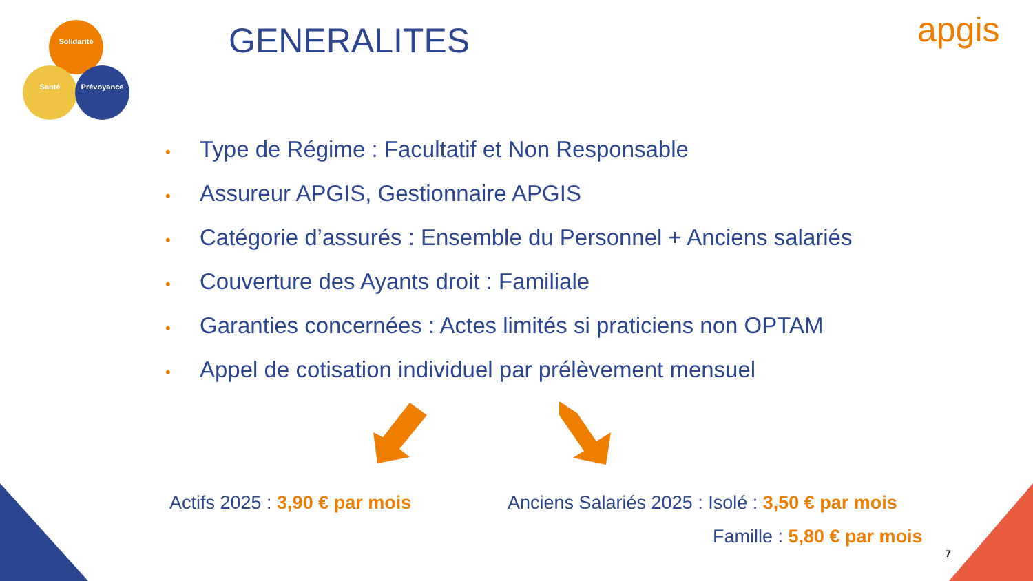Solidarité
Santé Prévoyance
GENERALITES apgis
• Type de Régime : Facultatif et Non Responsable
• Assureur APGIS, Gestionnaire APGIS
• Catégorie d’assurés : Ensemble du Personnel + Anciens salariés
• Couverture des Ayants droit : Familiale
• Garanties concernées : Actes limités si praticiens non OPTAM
• Appel de cotisation individuel par prélèvement mensuel
Actifs 2025 : 3,90 € par mois
Anciens Salariés 2025 : Isolé : 3,50 € par mois
Famille : 5,80 € par mois
7